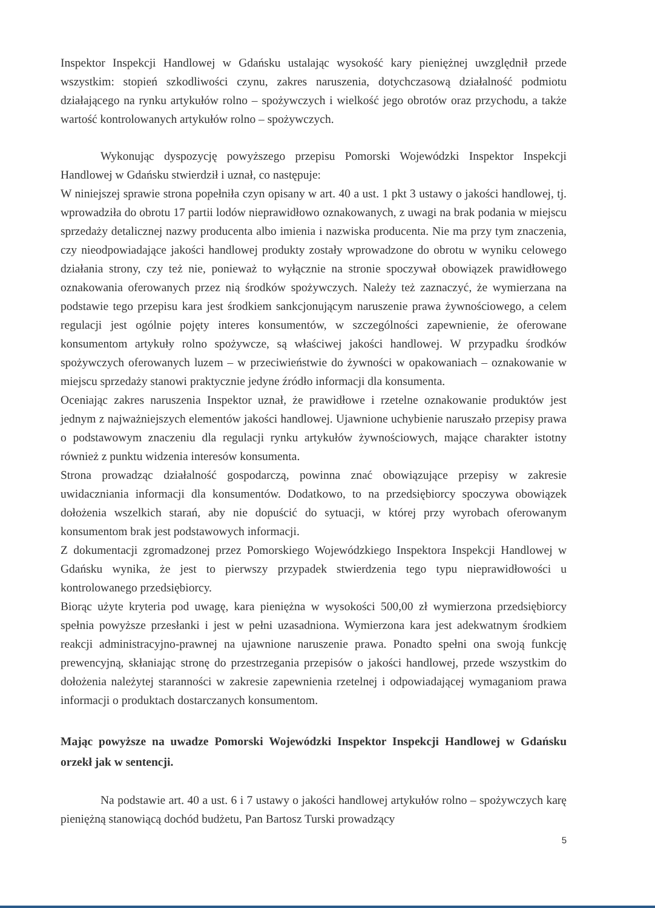Inspektor Inspekcji Handlowej w Gdańsku ustalając wysokość kary pieniężnej uwzględnił przede wszystkim: stopień szkodliwości czynu, zakres naruszenia, dotychczasową działalność podmiotu działającego na rynku artykułów rolno – spożywczych i wielkość jego obrotów oraz przychodu, a także wartość kontrolowanych artykułów rolno – spożywczych.
Wykonując dyspozycję powyższego przepisu Pomorski Wojewódzki Inspektor Inspekcji Handlowej w Gdańsku stwierdził i uznał, co następuje:
W niniejszej sprawie strona popełniła czyn opisany w art. 40 a ust. 1 pkt 3 ustawy o jakości handlowej, tj. wprowadziła do obrotu 17 partii lodów nieprawidłowo oznakowanych, z uwagi na brak podania w miejscu sprzedaży detalicznej nazwy producenta albo imienia i nazwiska producenta. Nie ma przy tym znaczenia, czy nieodpowiadające jakości handlowej produkty zostały wprowadzone do obrotu w wyniku celowego działania strony, czy też nie, ponieważ to wyłącznie na stronie spoczywał obowiązek prawidłowego oznakowania oferowanych przez nią środków spożywczych. Należy też zaznaczyć, że wymierzana na podstawie tego przepisu kara jest środkiem sankcjonującym naruszenie prawa żywnościowego, a celem regulacji jest ogólnie pojęty interes konsumentów, w szczególności zapewnienie, że oferowane konsumentom artykuły rolno spożywcze, są właściwej jakości handlowej. W przypadku środków spożywczych oferowanych luzem – w przeciwieństwie do żywności w opakowaniach – oznakowanie w miejscu sprzedaży stanowi praktycznie jedyne źródło informacji dla konsumenta.
Oceniając zakres naruszenia Inspektor uznał, że prawidłowe i rzetelne oznakowanie produktów jest jednym z najważniejszych elementów jakości handlowej. Ujawnione uchybienie naruszało przepisy prawa o podstawowym znaczeniu dla regulacji rynku artykułów żywnościowych, mające charakter istotny również z punktu widzenia interesów konsumenta.
Strona prowadząc działalność gospodarczą, powinna znać obowiązujące przepisy w zakresie uwidaczniania informacji dla konsumentów. Dodatkowo, to na przedsiębiorcy spoczywa obowiązek dołożenia wszelkich starań, aby nie dopuścić do sytuacji, w której przy wyrobach oferowanym konsumentom brak jest podstawowych informacji.
Z dokumentacji zgromadzonej przez Pomorskiego Wojewódzkiego Inspektora Inspekcji Handlowej w Gdańsku wynika, że jest to pierwszy przypadek stwierdzenia tego typu nieprawidłowości u kontrolowanego przedsiębiorcy.
Biorąc użyte kryteria pod uwagę, kara pieniężna w wysokości 500,00 zł wymierzona przedsiębiorcy spełnia powyższe przesłanki i jest w pełni uzasadniona. Wymierzona kara jest adekwatnym środkiem reakcji administracyjno-prawnej na ujawnione naruszenie prawa. Ponadto spełni ona swoją funkcję prewencyjną, skłaniając stronę do przestrzegania przepisów o jakości handlowej, przede wszystkim do dołożenia należytej staranności w zakresie zapewnienia rzetelnej i odpowiadającej wymaganiom prawa informacji o produktach dostarczanych konsumentom.
Mając powyższe na uwadze Pomorski Wojewódzki Inspektor Inspekcji Handlowej w Gdańsku orzekł jak w sentencji.
Na podstawie art. 40 a ust. 6 i 7 ustawy o jakości handlowej artykułów rolno – spożywczych karę pieniężną stanowiącą dochód budżetu, Pan Bartosz Turski prowadzący
5